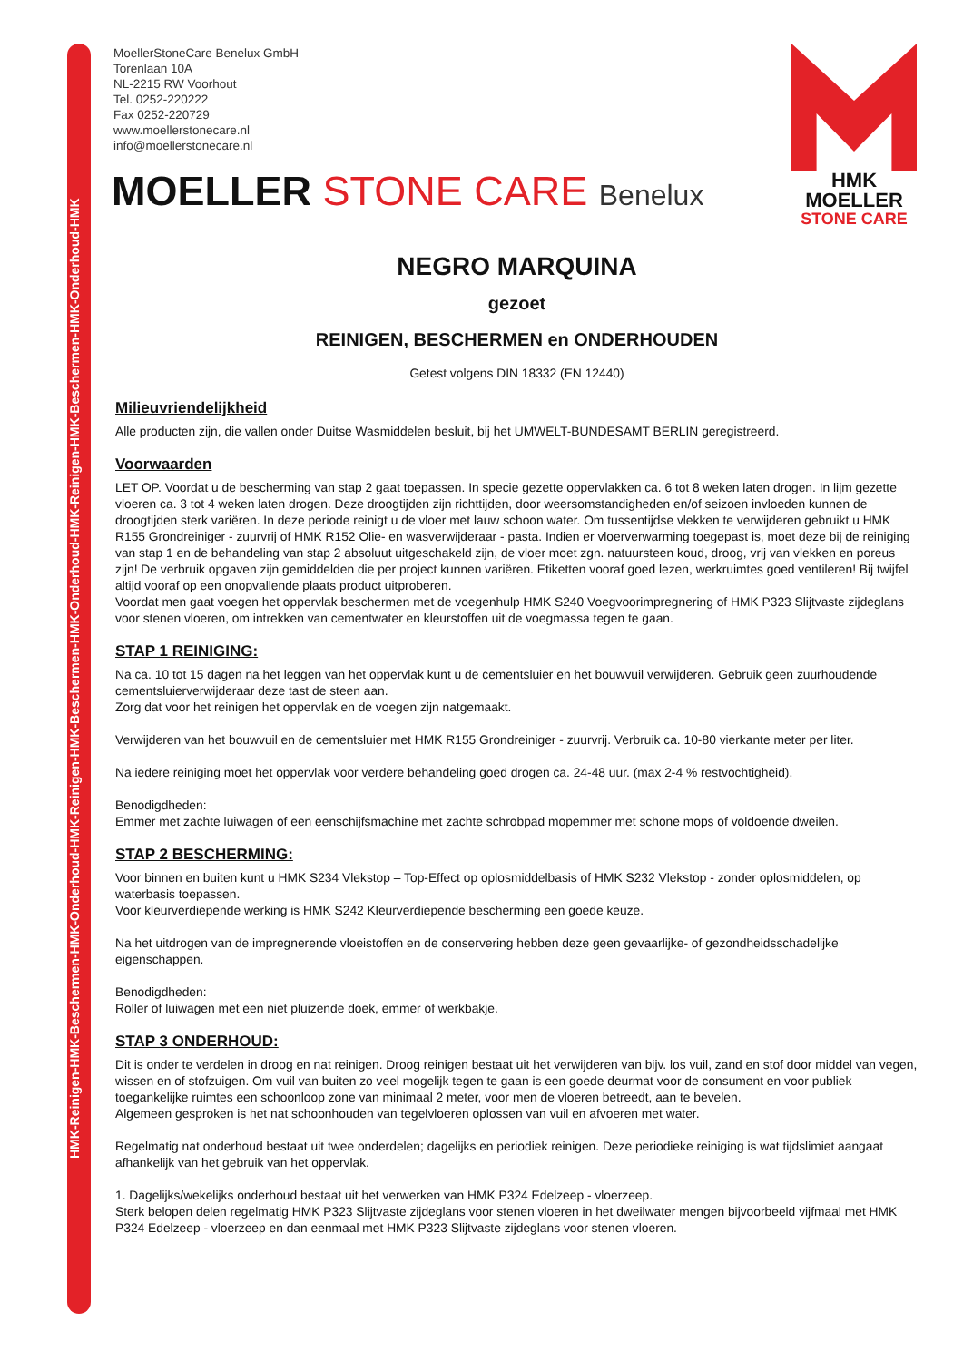HMK-Reinigen-HMK-Beschermen-HMK-Onderhoud-HMK-Reinigen-HMK-Beschermen-HMK-Onderhoud-HMK-Reinigen-HMK-Beschermen-HMK-Onderhoud-HMK
MoellerStoneCare Benelux GmbH
Torenlaan 10A
NL-2215 RW Voorhout
Tel. 0252-220222
Fax 0252-220729
www.moellerstonecare.nl
info@moellerstonecare.nl
MOELLER STONE CARE Benelux
HMK
MOELLER
STONE CARE
NEGRO MARQUINA
gezoet
REINIGEN, BESCHERMEN en ONDERHOUDEN
Getest volgens DIN 18332 (EN 12440)
Milieuvriendelijkheid
Alle producten zijn, die vallen onder Duitse Wasmiddelen besluit, bij het UMWELT-BUNDESAMT BERLIN geregistreerd.
Voorwaarden
LET OP. Voordat u de bescherming van stap 2 gaat toepassen. In specie gezette oppervlakken ca. 6 tot 8 weken laten drogen. In lijm gezette vloeren ca. 3 tot 4 weken laten drogen. Deze droogtijden zijn richttijden, door weersomstandigheden en/of seizoen invloeden kunnen de droogtijden sterk variëren. In deze periode reinigt u de vloer met lauw schoon water. Om tussentijdse vlekken te verwijderen gebruikt u HMK R155 Grondreiniger - zuurvrij of HMK R152 Olie- en wasverwijderaar - pasta. Indien er vloerverwarming toegepast is, moet deze bij de reiniging van stap 1 en de behandeling van stap 2 absoluut uitgeschakeld zijn, de vloer moet zgn. natuursteen koud, droog, vrij van vlekken en poreus zijn! De verbruik opgaven zijn gemiddelden die per project kunnen variëren. Etiketten vooraf goed lezen, werkruimtes goed ventileren! Bij twijfel altijd vooraf op een onopvallende plaats product uitproberen.
Voordat men gaat voegen het oppervlak beschermen met de voegenhulp HMK S240 Voegvoorimpregnering of HMK P323 Slijtvaste zijdeglans voor stenen vloeren, om intrekken van cementwater en kleurstoffen uit de voegmassa tegen te gaan.
STAP 1 REINIGING:
Na ca. 10 tot 15 dagen na het leggen van het oppervlak kunt u de cementsluier en het bouwvuil verwijderen. Gebruik geen zuurhoudende cementsluierverwijderaar deze tast de steen aan.
Zorg dat voor het reinigen het oppervlak en de voegen zijn natgemaakt.
Verwijderen van het bouwvuil en de cementsluier met HMK R155 Grondreiniger - zuurvrij. Verbruik ca. 10-80 vierkante meter per liter.
Na iedere reiniging moet het oppervlak voor verdere behandeling goed drogen ca. 24-48 uur. (max 2-4 % restvochtigheid).
Benodigdheden:
Emmer met zachte luiwagen of een eenschijfsmachine met zachte schrobpad mopemmer met schone mops of voldoende dweilen.
STAP 2 BESCHERMING:
Voor binnen en buiten kunt u HMK S234 Vlekstop – Top-Effect op oplosmiddelbasis of HMK S232 Vlekstop - zonder oplosmiddelen, op waterbasis toepassen.
Voor kleurverdiepende werking is HMK S242 Kleurverdiepende bescherming een goede keuze.
Na het uitdrogen van de impregnerende vloeistoffen en de conservering hebben deze geen gevaarlijke- of gezondheidsschadelijke eigenschappen.
Benodigdheden:
Roller of luiwagen met een niet pluizende doek, emmer of werkbakje.
STAP 3 ONDERHOUD:
Dit is onder te verdelen in droog en nat reinigen. Droog reinigen bestaat uit het verwijderen van bijv. los vuil, zand en stof door middel van vegen, wissen en of stofzuigen. Om vuil van buiten zo veel mogelijk tegen te gaan is een goede deurmat voor de consument en voor publiek toegankelijke ruimtes een schoonloop zone van minimaal 2 meter, voor men de vloeren betreedt, aan te bevelen.
Algemeen gesproken is het nat schoonhouden van tegelvloeren oplossen van vuil en afvoeren met water.
Regelmatig nat onderhoud bestaat uit twee onderdelen; dagelijks en periodiek reinigen. Deze periodieke reiniging is wat tijdslimiet aangaat afhankelijk van het gebruik van het oppervlak.
1. Dagelijks/wekelijks onderhoud bestaat uit het verwerken van HMK P324 Edelzeep - vloerzeep.
Sterk belopen delen regelmatig HMK P323 Slijtvaste zijdeglans voor stenen vloeren in het dweilwater mengen bijvoorbeeld vijfmaal met HMK P324 Edelzeep - vloerzeep en dan eenmaal met HMK P323 Slijtvaste zijdeglans voor stenen vloeren.